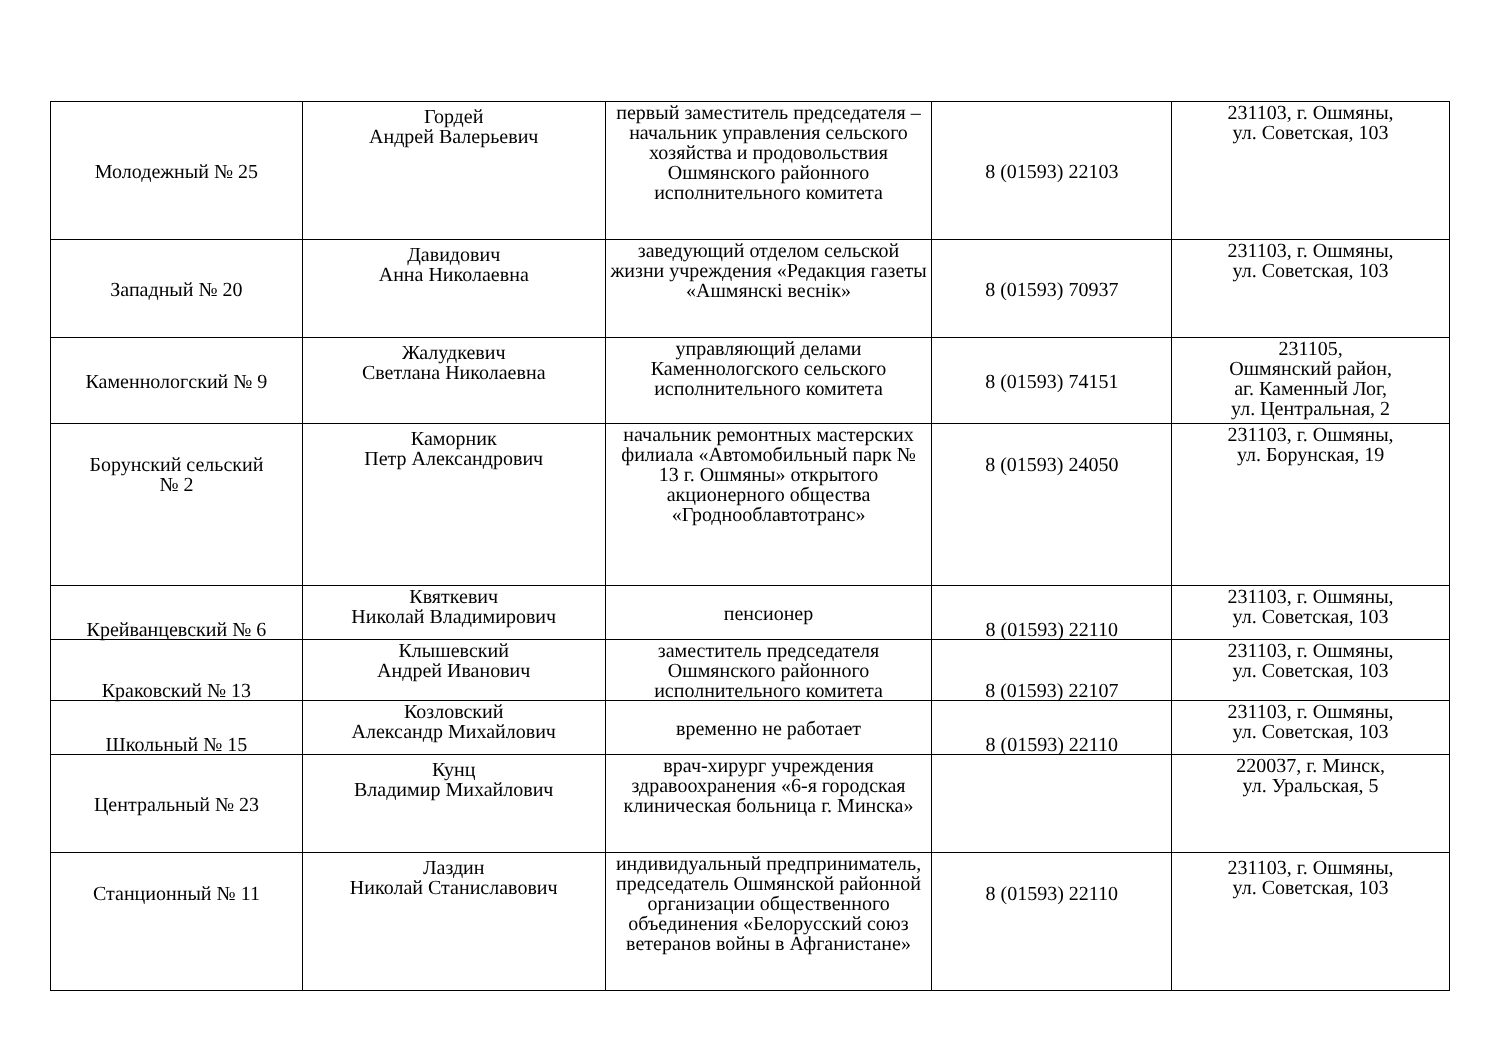| Молодежный № 25 | Гордей Андрей Валерьевич | первый заместитель председателя – начальник управления сельского хозяйства и продовольствия Ошмянского районного исполнительного комитета | 8 (01593) 22103 | 231103, г. Ошмяны, ул. Советская, 103 |
| Западный № 20 | Давидович Анна Николаевна | заведующий отделом сельской жизни учреждения «Редакция газеты «Ашмянскі веснік» | 8 (01593) 70937 | 231103, г. Ошмяны, ул. Советская, 103 |
| Каменнологский № 9 | Жалудкевич Светлана Николаевна | управляющий делами Каменнологского сельского исполнительного комитета | 8 (01593) 74151 | 231105, Ошмянский район, аг. Каменный Лог, ул. Центральная, 2 |
| Борунский сельский № 2 | Каморник Петр Александрович | начальник ремонтных мастерских филиала «Автомобильный парк № 13 г. Ошмяны» открытого акционерного общества «Гроднооблавтотранс» | 8 (01593) 24050 | 231103, г. Ошмяны, ул. Борунская, 19 |
| Крейванцевский № 6 | Квяткевич Николай Владимирович | пенсионер | 8 (01593) 22110 | 231103, г. Ошмяны, ул. Советская, 103 |
| Краковский № 13 | Клышевский Андрей Иванович | заместитель председателя Ошмянского районного исполнительного комитета | 8 (01593) 22107 | 231103, г. Ошмяны, ул. Советская, 103 |
| Школьный № 15 | Козловский Александр Михайлович | временно не работает | 8 (01593) 22110 | 231103, г. Ошмяны, ул. Советская, 103 |
| Центральный № 23 | Кунц Владимир Михайлович | врач-хирург учреждения здравоохранения «6-я городская клиническая больница г. Минска» | | 220037, г. Минск, ул. Уральская, 5 |
| Станционный № 11 | Лаздин Николай Станиславович | индивидуальный предприниматель, председатель Ошмянской районной организации общественного объединения «Белорусский союз ветеранов войны в Афганистане» | 8 (01593) 22110 | 231103, г. Ошмяны, ул. Советская, 103 |